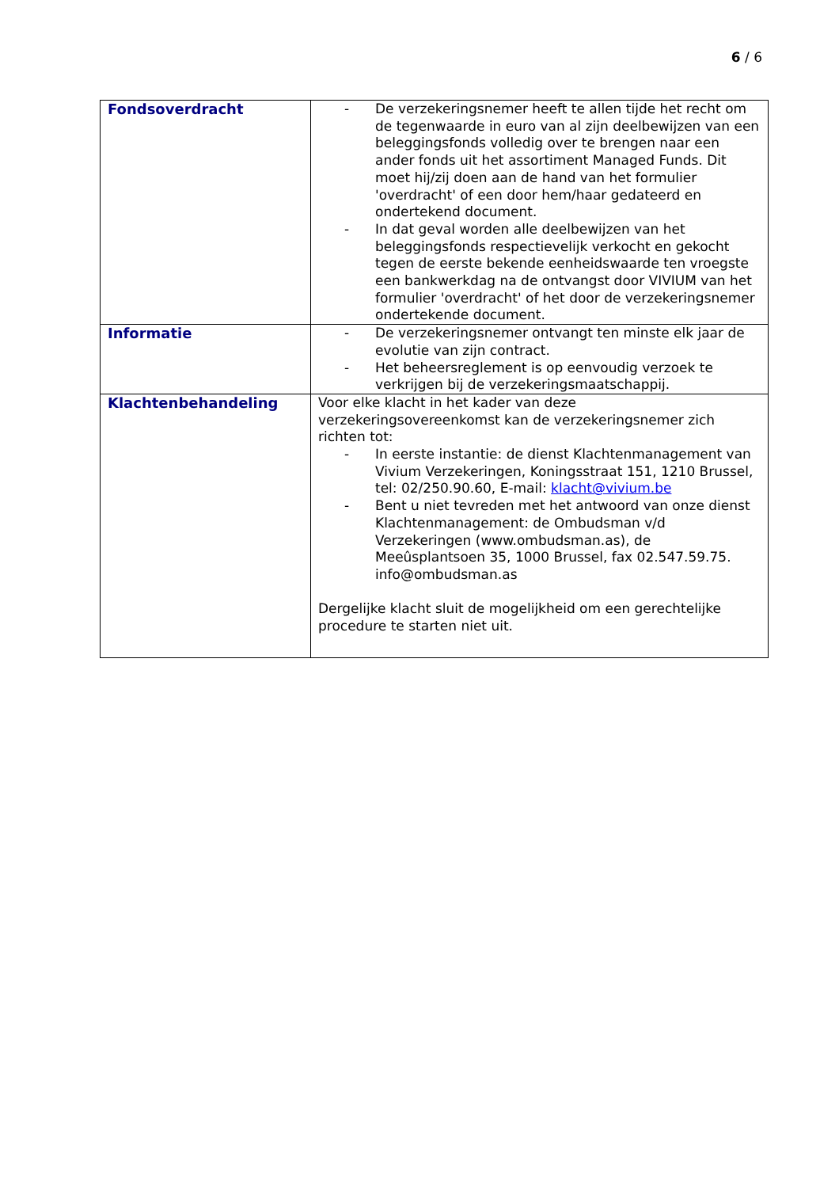6 / 6
| Fondsoverdracht | - De verzekeringsnemer heeft te allen tijde het recht om de tegenwaarde in euro van al zijn deelbewijzen van een beleggingsfonds volledig over te brengen naar een ander fonds uit het assortiment Managed Funds. Dit moet hij/zij doen aan de hand van het formulier 'overdracht' of een door hem/haar gedateerd en ondertekend document. - In dat geval worden alle deelbewijzen van het beleggingsfonds respectievelijk verkocht en gekocht tegen de eerste bekende eenheidswaarde ten vroegste een bankwerkdag na de ontvangst door VIVIUM van het formulier 'overdracht' of het door de verzekeringsnemer ondertekende document. |
| Informatie | - De verzekeringsnemer ontvangt ten minste elk jaar de evolutie van zijn contract. - Het beheersreglement is op eenvoudig verzoek te verkrijgen bij de verzekeringsmaatschappij. |
| Klachtenbehandeling | Voor elke klacht in het kader van deze verzekeringsovereenkomst kan de verzekeringsnemer zich richten tot: - In eerste instantie: de dienst Klachtenmanagement van Vivium Verzekeringen, Koningsstraat 151, 1210 Brussel, tel: 02/250.90.60, E-mail: klacht@vivium.be - Bent u niet tevreden met het antwoord van onze dienst Klachtenmanagement: de Ombudsman v/d Verzekeringen (www.ombudsman.as), de Meeûsplantsoen 35, 1000 Brussel, fax 02.547.59.75. info@ombudsman.as Dergelijke klacht sluit de mogelijkheid om een gerechtelijke procedure te starten niet uit. |